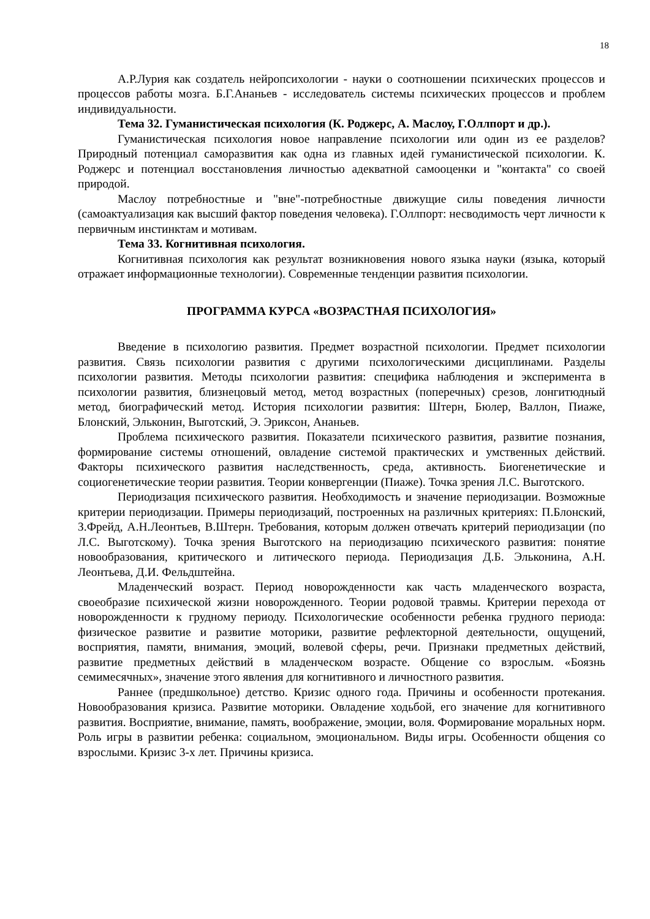18
А.Р.Лурия как создатель нейропсихологии - науки о соотношении психических процессов и процессов работы мозга. Б.Г.Ананьев - исследователь системы психических процессов и проблем индивидуальности.
Тема 32. Гуманистическая психология (К. Роджерс, А. Маслоу, Г.Оллпорт и др.).
Гуманистическая психология новое направление психологии или один из ее разделов? Природный потенциал саморазвития как одна из главных идей гуманистической психологии. К. Роджерс и потенциал восстановления личностью адекватной самооценки и "контакта" со своей природой.
Маслоу потребностные и "вне"-потребностные движущие силы поведения личности (самоактуализация как высший фактор поведения человека). Г.Оллпорт: несводимость черт личности к первичным инстинктам и мотивам.
Тема 33. Когнитивная психология.
Когнитивная психология как результат возникновения нового языка науки (языка, который отражает информационные технологии). Современные тенденции развития психологии.
ПРОГРАММА КУРСА «ВОЗРАСТНАЯ ПСИХОЛОГИЯ»
Введение в психологию развития. Предмет возрастной психологии. Предмет психологии развития. Связь психологии развития с другими психологическими дисциплинами. Разделы психологии развития. Методы психологии развития: специфика наблюдения и эксперимента в психологии развития, близнецовый метод, метод возрастных (поперечных) срезов, лонгитюдный метод, биографический метод. История психологии развития: Штерн, Бюлер, Валлон, Пиаже, Блонский, Эльконин, Выготский, Э. Эриксон, Ананьев.
Проблема психического развития. Показатели психического развития, развитие познания, формирование системы отношений, овладение системой практических и умственных действий. Факторы психического развития наследственность, среда, активность. Биогенетические и социогенетические теории развития. Теории конвергенции (Пиаже). Точка зрения Л.С. Выготского.
Периодизация психического развития. Необходимость и значение периодизации. Возможные критерии периодизации. Примеры периодизаций, построенных на различных критериях: П.Блонский, З.Фрейд, А.Н.Леонтьев, В.Штерн. Требования, которым должен отвечать критерий периодизации (по Л.С. Выготскому). Точка зрения Выготского на периодизацию психического развития: понятие новообразования, критического и литического периода. Периодизация Д.Б. Эльконина, А.Н. Леонтьева, Д.И. Фельдштейна.
Младенческий возраст. Период новорожденности как часть младенческого возраста, своеобразие психической жизни новорожденного. Теории родовой травмы. Критерии перехода от новорожденности к грудному периоду. Психологические особенности ребенка грудного периода: физическое развитие и развитие моторики, развитие рефлекторной деятельности, ощущений, восприятия, памяти, внимания, эмоций, волевой сферы, речи. Признаки предметных действий, развитие предметных действий в младенческом возрасте. Общение со взрослым. «Боязнь семимесячных», значение этого явления для когнитивного и личностного развития.
Раннее (предшкольное) детство. Кризис одного года. Причины и особенности протекания. Новообразования кризиса. Развитие моторики. Овладение ходьбой, его значение для когнитивного развития. Восприятие, внимание, память, воображение, эмоции, воля. Формирование моральных норм. Роль игры в развитии ребенка: социальном, эмоциональном. Виды игры. Особенности общения со взрослыми. Кризис 3-х лет. Причины кризиса.